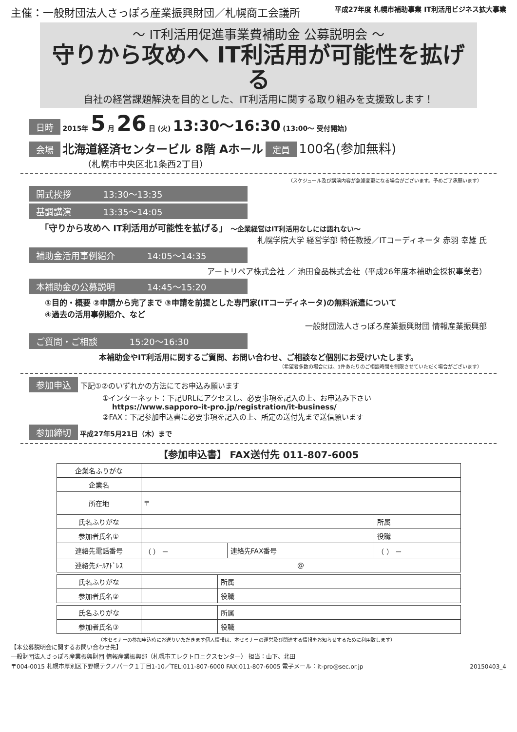主催：一般財団法人さっぽろ産業振興財団／札幌商工会議所
平成27年度 札幌市補助事業 IT利活用ビジネス拡大事業
～ IT利活用促進事業費補助金 公募説明会 ～
守りから攻めへ IT利活用が可能性を拡げる
自社の経営課題解決を目的とした、IT利活用に関する取り組みを支援致します！
日時 2015年 5 月 26 日 (火) 13:30～16:30 (13:00～ 受付開始)
会場 北海道経済センタービル 8階 Aホール 定員 100名(参加無料)
（札幌市中央区北1条西2丁目）
（スケジュール及び講演内容が急遽変更になる場合がございます。予めご了承願います）
開式挨拶 13:30～13:35
基調講演 13:35～14:05
「守りから攻めへ IT利活用が可能性を拡げる」 ～企業経営はIT利活用なしには語れない～
札幌学院大学 経営学部 特任教授／ITコーディネータ 赤羽 幸雄 氏
補助金活用事例紹介 14:05～14:35
アートリペア株式会社 ／ 池田食品株式会社（平成26年度本補助金採択事業者）
本補助金の公募説明 14:45～15:20
①目的・概要 ②申請から完了まで ③申請を前提とした専門家(ITコーディネータ)の無料派遣について
④過去の活用事例紹介、など
一般財団法人さっぽろ産業振興財団 情報産業振興部
ご質問・ご相談 15:20～16:30
本補助金やIT利活用に関するご質問、お問い合わせ、ご相談など個別にお受けいたします。
（希望者多数の場合には、1件あたりのご相談時間を制限させていただく場合がございます）
参加申込 下記①②のいずれかの方法にてお申込み願います
①インターネット：下記URLにアクセスし、必要事項を記入の上、お申込み下さい
https://www.sapporo-it-pro.jp/registration/it-business/
②FAX：下記参加申込書に必要事項を記入の上、所定の送付先まで送信願います
参加締切 平成27年5月21日（木）まで
【参加申込書】 FAX送付先 011-807-6005
| 企業名ふりがな | | | |
| 企業名 | | | |
| 所在地 | 〒 | | |
| 氏名ふりがな | | | 所属 |
| 参加者氏名① | | | |
| | | | 役職 |
| 連絡先電話番号 | （ ） － | 連絡先FAX番号 | （ ） － |
| 連絡先ﾒｰﾙｱﾄﾞﾚｽ | @ | | |
| 氏名ふりがな | | 所属 |
| 参加者氏名② | | |
| | | 役職 |
| 氏名ふりがな | | 所属 |
| 参加者氏名③ | | |
| | | 役職 |
（本セミナーの参加申込時にお送りいただきます個人情報は、本セミナーの運営及び関連する情報をお知らせするために利用致します）
【本公募説明会に関するお問い合わせ先】
一般財団法人さっぽろ産業振興財団 情報産業振興部（札幌市エレクトロニクスセンター） 担当：山下、北田
〒004-0015 札幌市厚別区下野幌テクノパーク１丁目1-10／TEL:011-807-6000 FAX:011-807-6005 電子メール：it-pro@sec.or.jp 20150403_4